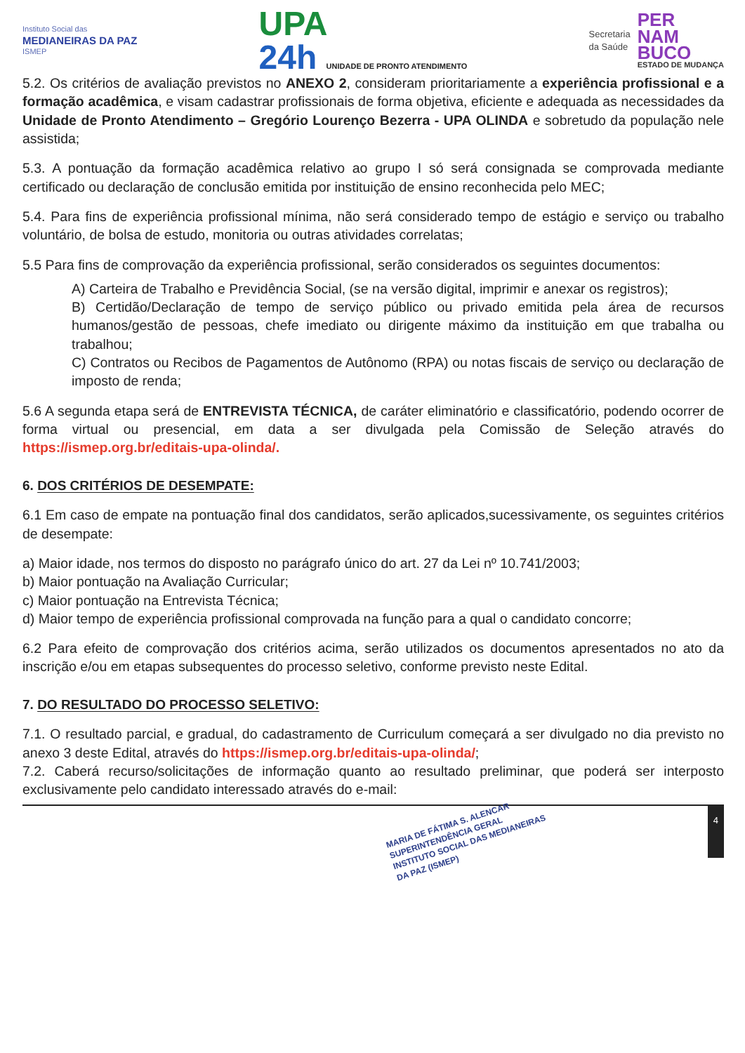Instituto Social das
MEDIANEIRAS DA PAZ
ISMEP
UPA
24h UNIDADE DE PRONTO ATENDIMENTO
Secretaria
da Saúde
PER
NAM
BUCO
ESTADO DE MUDANÇA
5.2. Os critérios de avaliação previstos no ANEXO 2, consideram prioritariamente a experiência profissional e a formação acadêmica, e visam cadastrar profissionais de forma objetiva, eficiente e adequada as necessidades da Unidade de Pronto Atendimento – Gregório Lourenço Bezerra - UPA OLINDA e sobretudo da população nele assistida;
5.3. A pontuação da formação acadêmica relativo ao grupo I só será consignada se comprovada mediante certificado ou declaração de conclusão emitida por instituição de ensino reconhecida pelo MEC;
5.4. Para fins de experiência profissional mínima, não será considerado tempo de estágio e serviço ou trabalho voluntário, de bolsa de estudo, monitoria ou outras atividades correlatas;
5.5 Para fins de comprovação da experiência profissional, serão considerados os seguintes documentos:
A) Carteira de Trabalho e Previdência Social, (se na versão digital, imprimir e anexar os registros);
B) Certidão/Declaração de tempo de serviço público ou privado emitida pela área de recursos humanos/gestão de pessoas, chefe imediato ou dirigente máximo da instituição em que trabalha ou trabalhou;
C) Contratos ou Recibos de Pagamentos de Autônomo (RPA) ou notas fiscais de serviço ou declaração de imposto de renda;
5.6 A segunda etapa será de ENTREVISTA TÉCNICA, de caráter eliminatório e classificatório, podendo ocorrer de forma virtual ou presencial, em data a ser divulgada pela Comissão de Seleção através do https://ismep.org.br/editais-upa-olinda/.
6. DOS CRITÉRIOS DE DESEMPATE:
6.1 Em caso de empate na pontuação final dos candidatos, serão aplicados,sucessivamente, os seguintes critérios de desempate:
a) Maior idade, nos termos do disposto no parágrafo único do art. 27 da Lei nº 10.741/2003;
b) Maior pontuação na Avaliação Curricular;
c) Maior pontuação na Entrevista Técnica;
d) Maior tempo de experiência profissional comprovada na função para a qual o candidato concorre;
6.2 Para efeito de comprovação dos critérios acima, serão utilizados os documentos apresentados no ato da inscrição e/ou em etapas subsequentes do processo seletivo, conforme previsto neste Edital.
7. DO RESULTADO DO PROCESSO SELETIVO:
7.1. O resultado parcial, e gradual, do cadastramento de Curriculum começará a ser divulgado no dia previsto no anexo 3 deste Edital, através do https://ismep.org.br/editais-upa-olinda/;
7.2. Caberá recurso/solicitações de informação quanto ao resultado preliminar, que poderá ser interposto exclusivamente pelo candidato interessado através do e-mail:
MARIA DE FÁTIMA S. ALENCAR
SUPERINTENDÊNCIA GERAL
INSTITUTO SOCIAL DAS MEDIANEIRAS DA PAZ (ISMEP)
4